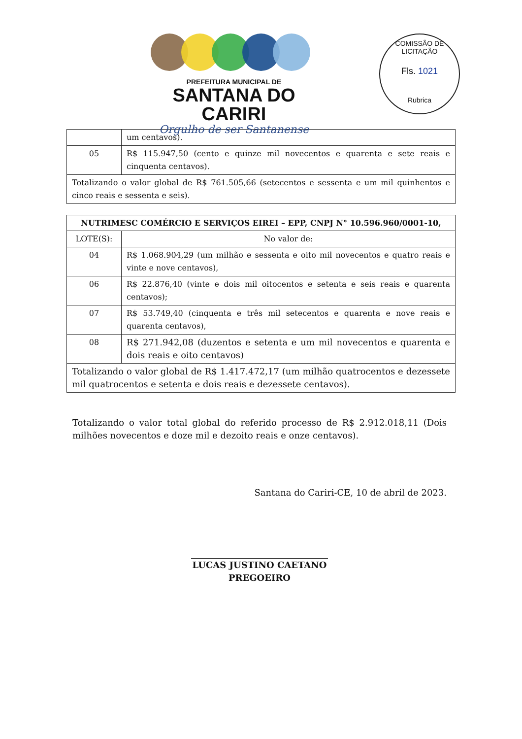PREFEITURA MUNICIPAL DE
SANTANA DO CARIRI
Orgulho de ser Santanense
COMISSÃO DE LICITAÇÃO
Fls. 1021
Rubrica
| | um centavos). |
| 05 | R$ 115.947,50 (cento e quinze mil novecentos e quarenta e sete reais e cinquenta centavos). |
| Totalizando o valor global de R$ 761.505,66 (setecentos e sessenta e um mil quinhentos e cinco reais e sessenta e seis). | |
| NUTRIMESC COMÉRCIO E SERVIÇOS EIREI – EPP, CNPJ N° 10.596.960/0001-10, | |
| --- | --- |
| LOTE(S): | No valor de: |
| 04 | R$ 1.068.904,29 (um milhão e sessenta e oito mil novecentos e quatro reais e vinte e nove centavos), |
| 06 | R$ 22.876,40 (vinte e dois mil oitocentos e setenta e seis reais e quarenta centavos); |
| 07 | R$ 53.749,40 (cinquenta e três mil setecentos e quarenta e nove reais e quarenta centavos), |
| 08 | R$ 271.942,08 (duzentos e setenta e um mil novecentos e quarenta e dois reais e oito centavos) |
| Totalizando o valor global de R$ 1.417.472,17 (um milhão quatrocentos e dezessete mil quatrocentos e setenta e dois reais e dezessete centavos). | |
Totalizando o valor total global do referido processo de R$ 2.912.018,11 (Dois milhões novecentos e doze mil e dezoito reais e onze centavos).
Santana do Cariri-CE, 10 de abril de 2023.
LUCAS JUSTINO CAETANO
PREGOEIRO